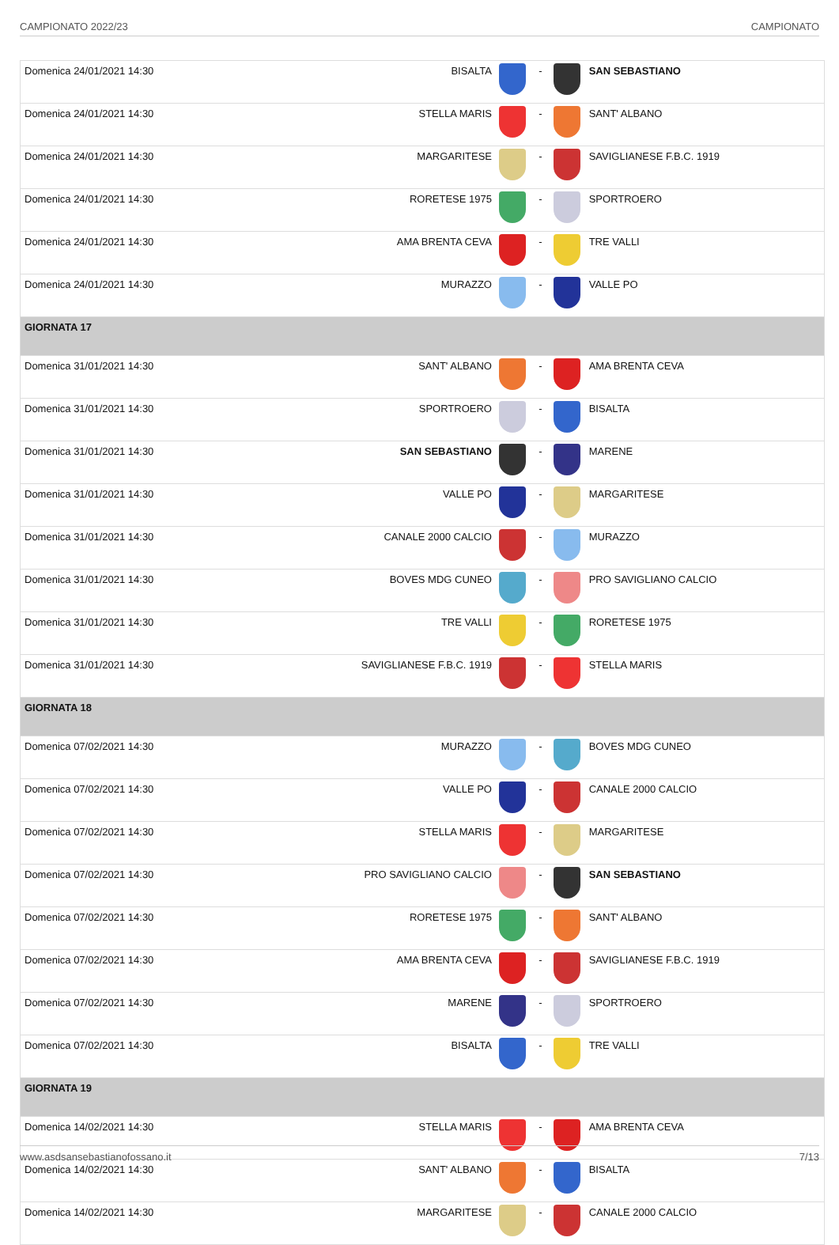CAMPIONATO 2022/23 CAMPIONATO
| Domenica 24/01/2021 14:30 | BISALTA | | - | | SAN SEBASTIANO |
| Domenica 24/01/2021 14:30 | STELLA MARIS | | - | | SANT' ALBANO |
| Domenica 24/01/2021 14:30 | MARGARITESE | | - | | SAVIGLIANESE F.B.C. 1919 |
| Domenica 24/01/2021 14:30 | RORETESE 1975 | | - | | SPORTROERO |
| Domenica 24/01/2021 14:30 | AMA BRENTA CEVA | | - | | TRE VALLI |
| Domenica 24/01/2021 14:30 | MURAZZO | | - | | VALLE PO |
| GIORNATA 17 | | | | | |
| Domenica 31/01/2021 14:30 | SANT' ALBANO | | - | | AMA BRENTA CEVA |
| Domenica 31/01/2021 14:30 | SPORTROERO | | - | | BISALTA |
| Domenica 31/01/2021 14:30 | SAN SEBASTIANO | | - | | MARENE |
| Domenica 31/01/2021 14:30 | VALLE PO | | - | | MARGARITESE |
| Domenica 31/01/2021 14:30 | CANALE 2000 CALCIO | | - | | MURAZZO |
| Domenica 31/01/2021 14:30 | BOVES MDG CUNEO | | - | | PRO SAVIGLIANO CALCIO |
| Domenica 31/01/2021 14:30 | TRE VALLI | | - | | RORETESE 1975 |
| Domenica 31/01/2021 14:30 | SAVIGLIANESE F.B.C. 1919 | | - | | STELLA MARIS |
| GIORNATA 18 | | | | | |
| Domenica 07/02/2021 14:30 | MURAZZO | | - | | BOVES MDG CUNEO |
| Domenica 07/02/2021 14:30 | VALLE PO | | - | | CANALE 2000 CALCIO |
| Domenica 07/02/2021 14:30 | STELLA MARIS | | - | | MARGARITESE |
| Domenica 07/02/2021 14:30 | PRO SAVIGLIANO CALCIO | | - | | SAN SEBASTIANO |
| Domenica 07/02/2021 14:30 | RORETESE 1975 | | - | | SANT' ALBANO |
| Domenica 07/02/2021 14:30 | AMA BRENTA CEVA | | - | | SAVIGLIANESE F.B.C. 1919 |
| Domenica 07/02/2021 14:30 | MARENE | | - | | SPORTROERO |
| Domenica 07/02/2021 14:30 | BISALTA | | - | | TRE VALLI |
| GIORNATA 19 | | | | | |
| Domenica 14/02/2021 14:30 | STELLA MARIS | | - | | AMA BRENTA CEVA |
| Domenica 14/02/2021 14:30 | SANT' ALBANO | | - | | BISALTA |
| Domenica 14/02/2021 14:30 | MARGARITESE | | - | | CANALE 2000 CALCIO |
www.asdsansebastianofossano.it 7/13